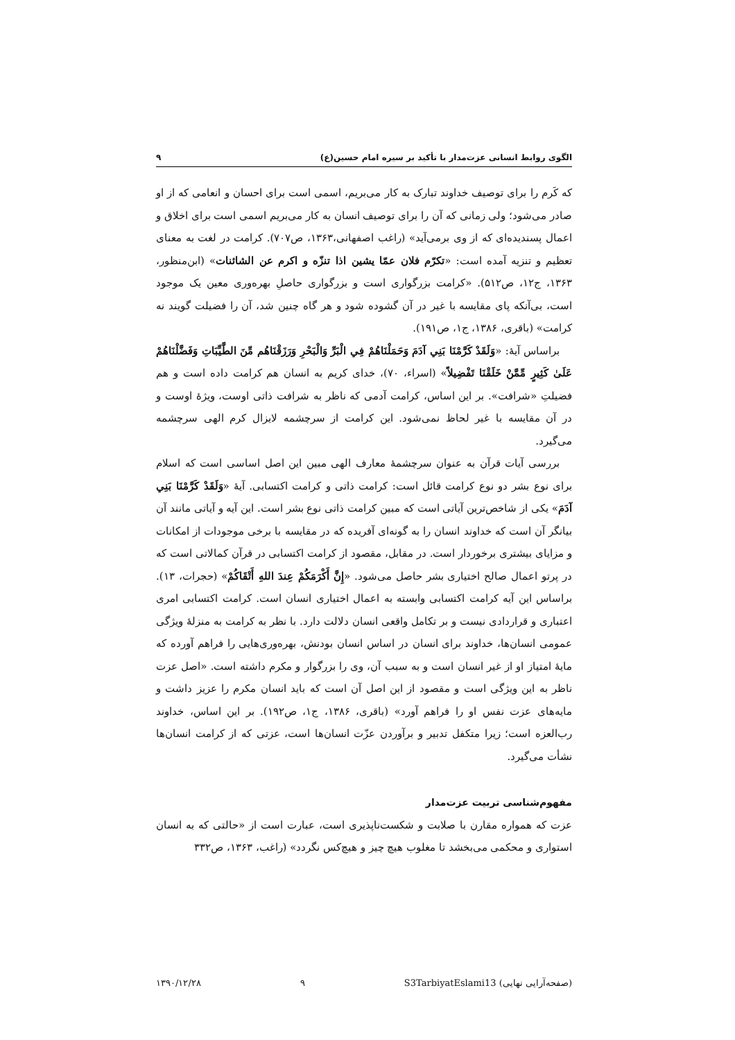الگوی روابط انسانی عزت‌مدار با تأکید بر سیره امام حسین(ع) ۹
که کَرم را برای توصیف خداوند تبارک به کار می‌بریم، اسمی است برای احسان و انعامی که از او صادر می‌شود؛ ولی زمانی که آن را برای توصیف انسان به کار می‌بریم اسمی است برای اخلاق و اعمال پسندیده‌ای که از وی برمی‌آید» (راغب اصفهانی،۱۳۶۳، ص۷۰۷). کرامت در لغت به معنای تعظیم و تنزیه آمده است: «تکرّم فلان عمّا یشین اذا تنزّه و اکرم عن الشائنات» (ابن‌منظور، ۱۳۶۳، ج۱۲، ص۵۱۲). «کرامت بزرگواری است و بزرگواری حاصلِ بهره‌وری معین یک موجود است، بی‌آنکه پای مقایسه با غیر در آن گشوده شود و هر گاه چنین شد، آن را فضیلت گویند نه کرامت» (باقری، ۱۳۸۶، ج۱، ص۱۹۱).
براساس آیهٔ: «وَلَقَدْ كَرَّمْنَا بَنِي آدَمَ وَحَمَلْنَاهُمْ فِي الْبَرِّ وَالْبَحْرِ وَرَزَقْنَاهُم مِّنَ الطَّيِّبَاتِ وَفَضَّلْنَاهُمْ عَلَىٰ كَثِيرٍ مِّمَّنْ خَلَقْنَا تَفْضِيلاً» (اسراء، ۷۰)، خدای کریم به انسان هم کرامت داده است و هم فضیلتِ «شرافت». بر این اساس، کرامت آدمی که ناظر به شرافت ذاتی اوست، ویژهٔ اوست و در آن مقایسه با غیر لحاظ نمی‌شود. این کرامت از سرچشمه لایزال کرم الهی سرچشمه می‌گیرد.
بررسی آیات قرآن به عنوان سرچشمهٔ معارف الهی مبین این اصل اساسی است که اسلام برای نوع بشر دو نوع کرامت قائل است: کرامت ذاتی و کرامت اکتسابی. آیهٔ «وَلَقَدْ كَرَّمْنَا بَنِي آدَمَ» یکی از شاخص‌ترین آیاتی است که مبین کرامت ذاتی نوع بشر است. این آیه و آیاتی مانند آن بیانگر آن است که خداوند انسان را به گونه‌ای آفریده که در مقایسه با برخی موجودات از امکانات و مزایای بیشتری برخوردار است. در مقابل، مقصود از کرامت اکتسابی در قرآن کمالاتی است که در پرتو اعمال صالح اختیاری بشر حاصل می‌شود. «إِنَّ أَكْرَمَكُمْ عِندَ اللهِ أَتْقَاكُمْ» (حجرات، ۱۳). براساس این آیه کرامت اکتسابی وابسته به اعمال اختیاری انسان است. کرامت اکتسابی امری اعتباری و قراردادی نیست و بر تکامل واقعی انسان دلالت دارد. با نظر به کرامت به منزلهٔ ویژگی عمومی انسان‌ها، خداوند برای انسان در اساس انسان بودنش، بهره‌وری‌هایی را فراهم آورده که مایهٔ امتیاز او از غیر انسان است و به سبب آن، وی را بزرگوار و مکرم داشته است. «اصل عزت ناظر به این ویژگی است و مقصود از این اصل آن است که باید انسان مکرم را عزیز داشت و مایه‌های عزت نفس او را فراهم آورد» (باقری، ۱۳۸۶، ج۱، ص۱۹۲). بر این اساس، خداوند رب‌العزه است؛ زیرا متکفل تدبیر و برآوردن عزّت انسان‌ها است، عزتی که از کرامت انسان‌ها نشأت می‌گیرد.
مفهوم‌شناسی تربیت عزت‌مدار
عزت که همواره مقارن با صلابت و شکست‌ناپذیری است، عبارت است از «حالتی که به انسان استواری و محکمی می‌بخشد تا مغلوب هیچ چیز و هیچ‌کس نگردد» (راغب، ۱۳۶۳، ص۳۳۲
۱۳۹۰/۱۲/۲۸ ۹ S3TarbiyatEslami13 (صفحه‌آرایی نهایی)